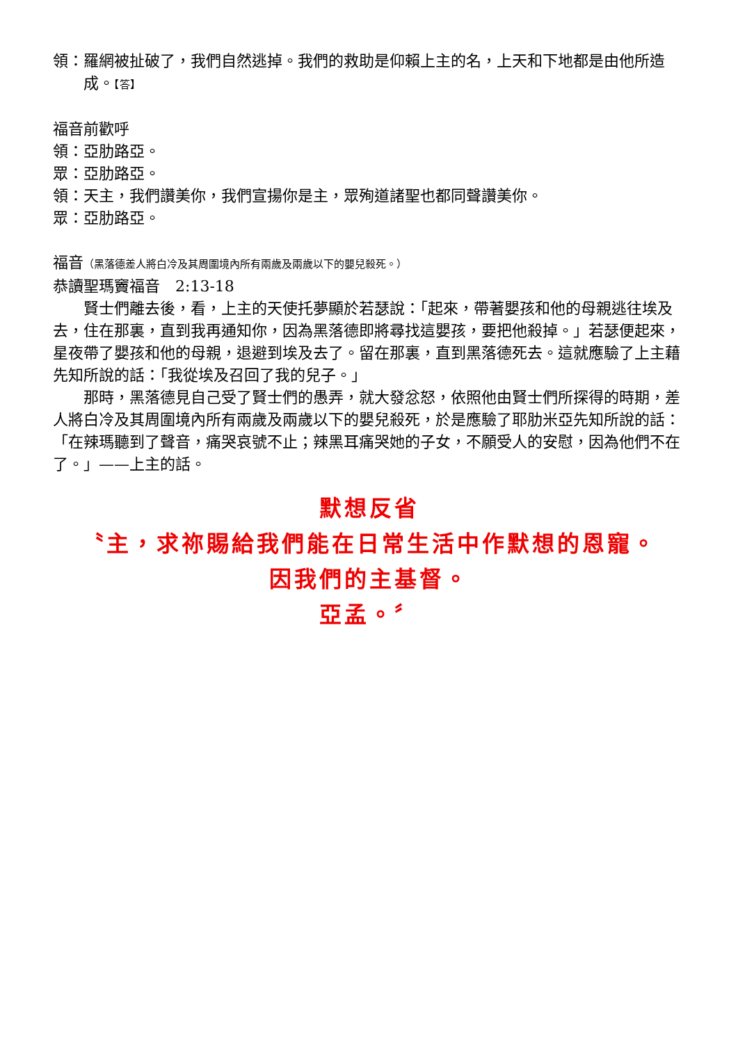領：羅網被扯破了，我們自然逃掉。我們的救助是仰賴上主的名，上天和下地都是由他所造成。【答】
福音前歡呼
領：亞肋路亞。
眾：亞肋路亞。
領：天主，我們讚美你，我們宣揚你是主，眾殉道諸聖也都同聲讚美你。
眾：亞肋路亞。
福音（黑落德差人將白冷及其周圍境內所有兩歲及兩歲以下的嬰兒殺死。）
恭讀聖瑪竇福音　2:13-18
賢士們離去後，看，上主的天使托夢顯於若瑟說：「起來，帶著嬰孩和他的母親逃往埃及去，住在那裏，直到我再通知你，因為黑落德即將尋找這嬰孩，要把他殺掉。」若瑟便起來，星夜帶了嬰孩和他的母親，退避到埃及去了。留在那裏，直到黑落德死去。這就應驗了上主藉先知所說的話：「我從埃及召回了我的兒子。」
那時，黑落德見自己受了賢士們的愚弄，就大發忿怒，依照他由賢士們所探得的時期，差人將白冷及其周圍境內所有兩歲及兩歲以下的嬰兒殺死，於是應驗了耶肋米亞先知所說的話：「在辣瑪聽到了聲音，痛哭哀號不止；辣黑耳痛哭她的子女，不願受人的安慰，因為他們不在了。」——上主的話。
默想反省
〝主，求祢賜給我們能在日常生活中作默想的恩寵。
因我們的主基督。
亞孟。〞